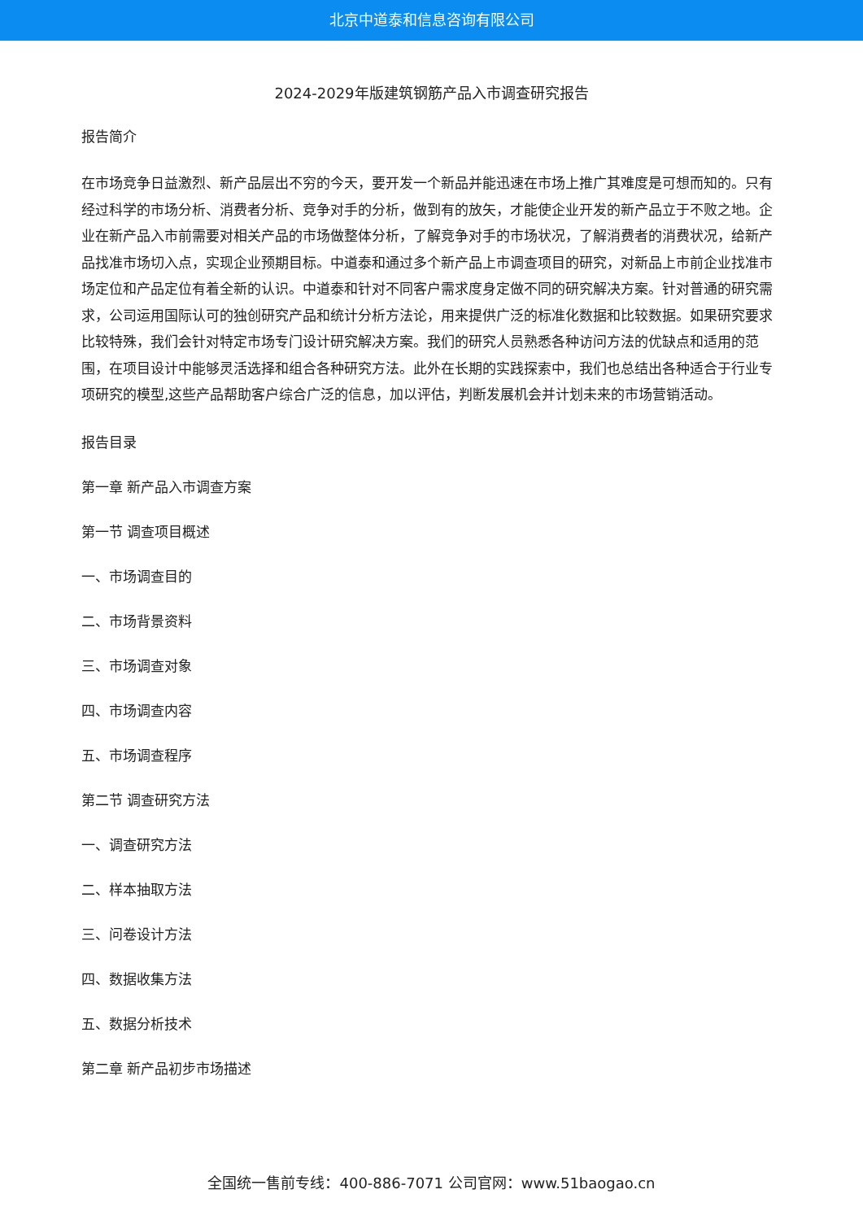北京中道泰和信息咨询有限公司
2024-2029年版建筑钢筋产品入市调查研究报告
报告简介
在市场竞争日益激烈、新产品层出不穷的今天，要开发一个新品并能迅速在市场上推广其难度是可想而知的。只有经过科学的市场分析、消费者分析、竞争对手的分析，做到有的放矢，才能使企业开发的新产品立于不败之地。企业在新产品入市前需要对相关产品的市场做整体分析，了解竞争对手的市场状况，了解消费者的消费状况，给新产品找准市场切入点，实现企业预期目标。中道泰和通过多个新产品上市调查项目的研究，对新品上市前企业找准市场定位和产品定位有着全新的认识。中道泰和针对不同客户需求度身定做不同的研究解决方案。针对普通的研究需求，公司运用国际认可的独创研究产品和统计分析方法论，用来提供广泛的标准化数据和比较数据。如果研究要求比较特殊，我们会针对特定市场专门设计研究解决方案。我们的研究人员熟悉各种访问方法的优缺点和适用的范围，在项目设计中能够灵活选择和组合各种研究方法。此外在长期的实践探索中，我们也总结出各种适合于行业专项研究的模型,这些产品帮助客户综合广泛的信息，加以评估，判断发展机会并计划未来的市场营销活动。
报告目录
第一章 新产品入市调查方案
第一节 调查项目概述
一、市场调查目的
二、市场背景资料
三、市场调查对象
四、市场调查内容
五、市场调查程序
第二节 调查研究方法
一、调查研究方法
二、样本抽取方法
三、问卷设计方法
四、数据收集方法
五、数据分析技术
第二章 新产品初步市场描述
全国统一售前专线：400-886-7071 公司官网：www.51baogao.cn